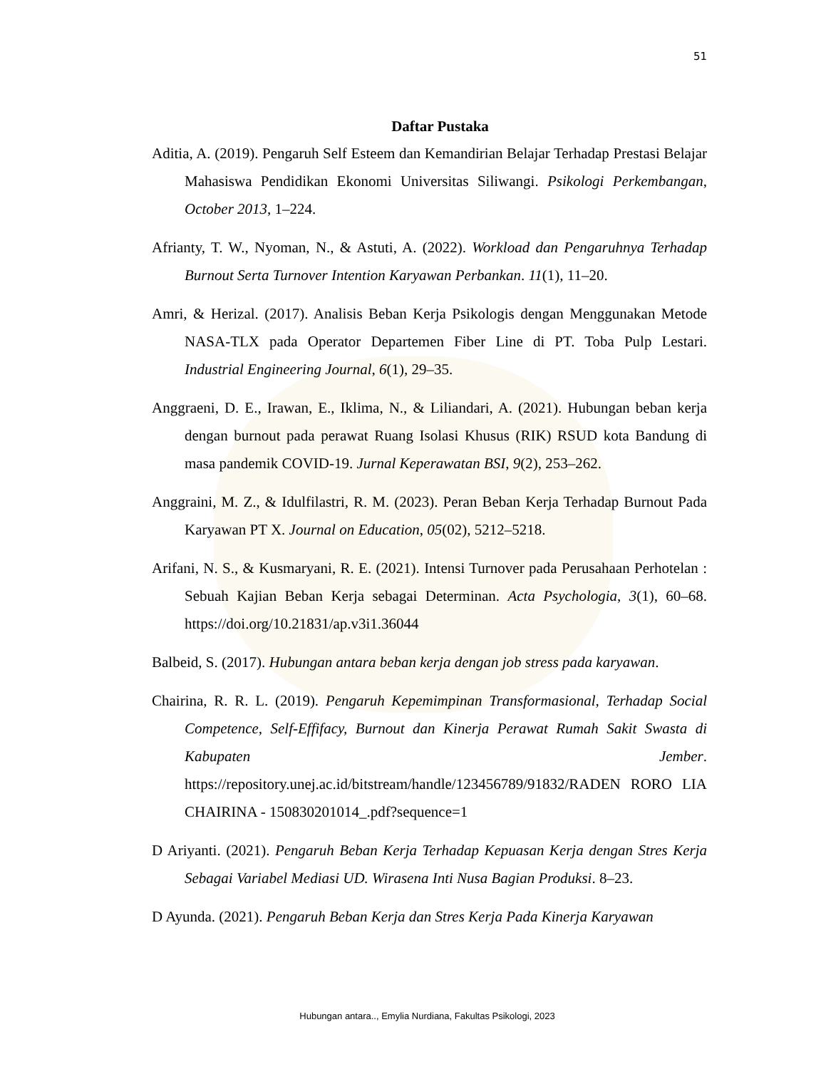51
Daftar Pustaka
Aditia, A. (2019). Pengaruh Self Esteem dan Kemandirian Belajar Terhadap Prestasi Belajar Mahasiswa Pendidikan Ekonomi Universitas Siliwangi. Psikologi Perkembangan, October 2013, 1–224.
Afrianty, T. W., Nyoman, N., & Astuti, A. (2022). Workload dan Pengaruhnya Terhadap Burnout Serta Turnover Intention Karyawan Perbankan. 11(1), 11–20.
Amri, & Herizal. (2017). Analisis Beban Kerja Psikologis dengan Menggunakan Metode NASA-TLX pada Operator Departemen Fiber Line di PT. Toba Pulp Lestari. Industrial Engineering Journal, 6(1), 29–35.
Anggraeni, D. E., Irawan, E., Iklima, N., & Liliandari, A. (2021). Hubungan beban kerja dengan burnout pada perawat Ruang Isolasi Khusus (RIK) RSUD kota Bandung di masa pandemik COVID-19. Jurnal Keperawatan BSI, 9(2), 253–262.
Anggraini, M. Z., & Idulfilastri, R. M. (2023). Peran Beban Kerja Terhadap Burnout Pada Karyawan PT X. Journal on Education, 05(02), 5212–5218.
Arifani, N. S., & Kusmaryani, R. E. (2021). Intensi Turnover pada Perusahaan Perhotelan : Sebuah Kajian Beban Kerja sebagai Determinan. Acta Psychologia, 3(1), 60–68. https://doi.org/10.21831/ap.v3i1.36044
Balbeid, S. (2017). Hubungan antara beban kerja dengan job stress pada karyawan.
Chairina, R. R. L. (2019). Pengaruh Kepemimpinan Transformasional, Terhadap Social Competence, Self-Effifacy, Burnout dan Kinerja Perawat Rumah Sakit Swasta di Kabupaten Jember. https://repository.unej.ac.id/bitstream/handle/123456789/91832/RADEN RORO LIA CHAIRINA - 150830201014_.pdf?sequence=1
D Ariyanti. (2021). Pengaruh Beban Kerja Terhadap Kepuasan Kerja dengan Stres Kerja Sebagai Variabel Mediasi UD. Wirasena Inti Nusa Bagian Produksi. 8–23.
D Ayunda. (2021). Pengaruh Beban Kerja dan Stres Kerja Pada Kinerja Karyawan
Hubungan antara.., Emylia Nurdiana, Fakultas Psikologi, 2023